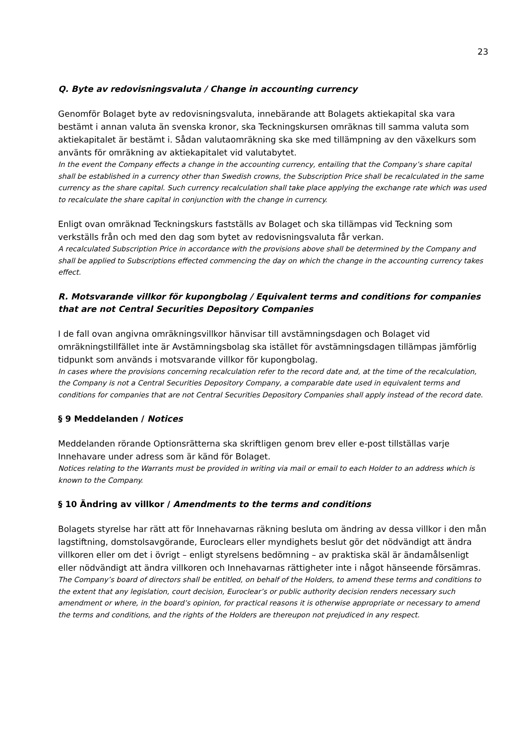23
Q. Byte av redovisningsvaluta / Change in accounting currency
Genomför Bolaget byte av redovisningsvaluta, innebärande att Bolagets aktiekapital ska vara bestämt i annan valuta än svenska kronor, ska Teckningskursen omräknas till samma valuta som aktiekapitalet är bestämt i. Sådan valutaomräkning ska ske med tillämpning av den växelkurs som använts för omräkning av aktiekapitalet vid valutabytet.
In the event the Company effects a change in the accounting currency, entailing that the Company’s share capital shall be established in a currency other than Swedish crowns, the Subscription Price shall be recalculated in the same currency as the share capital. Such currency recalculation shall take place applying the exchange rate which was used to recalculate the share capital in conjunction with the change in currency.
Enligt ovan omräknad Teckningskurs fastställs av Bolaget och ska tillämpas vid Teckning som verkställs från och med den dag som bytet av redovisningsvaluta får verkan.
A recalculated Subscription Price in accordance with the provisions above shall be determined by the Company and shall be applied to Subscriptions effected commencing the day on which the change in the accounting currency takes effect.
R. Motsvarande villkor för kupongbolag / Equivalent terms and conditions for companies that are not Central Securities Depository Companies
I de fall ovan angivna omräkningsvillkor hänvisar till avstämningsdagen och Bolaget vid omräkningstillfället inte är Avstämningsbolag ska istället för avstämningsdagen tillämpas jämförlig tidpunkt som används i motsvarande villkor för kupongbolag.
In cases where the provisions concerning recalculation refer to the record date and, at the time of the recalculation, the Company is not a Central Securities Depository Company, a comparable date used in equivalent terms and conditions for companies that are not Central Securities Depository Companies shall apply instead of the record date.
§ 9 Meddelanden / Notices
Meddelanden rörande Optionsrätterna ska skriftligen genom brev eller e-post tillställas varje Innehavare under adress som är känd för Bolaget.
Notices relating to the Warrants must be provided in writing via mail or email to each Holder to an address which is known to the Company.
§ 10 Ändring av villkor / Amendments to the terms and conditions
Bolagets styrelse har rätt att för Innehavarnas räkning besluta om ändring av dessa villkor i den mån lagstiftning, domstolsavgörande, Euroclears eller myndighets beslut gör det nödvändigt att ändra villkoren eller om det i övrigt – enligt styrelsens bedömning – av praktiska skäl är ändamålsenligt eller nödvändigt att ändra villkoren och Innehavarnas rättigheter inte i något hänseende försämras.
The Company’s board of directors shall be entitled, on behalf of the Holders, to amend these terms and conditions to the extent that any legislation, court decision, Euroclear’s or public authority decision renders necessary such amendment or where, in the board’s opinion, for practical reasons it is otherwise appropriate or necessary to amend the terms and conditions, and the rights of the Holders are thereupon not prejudiced in any respect.